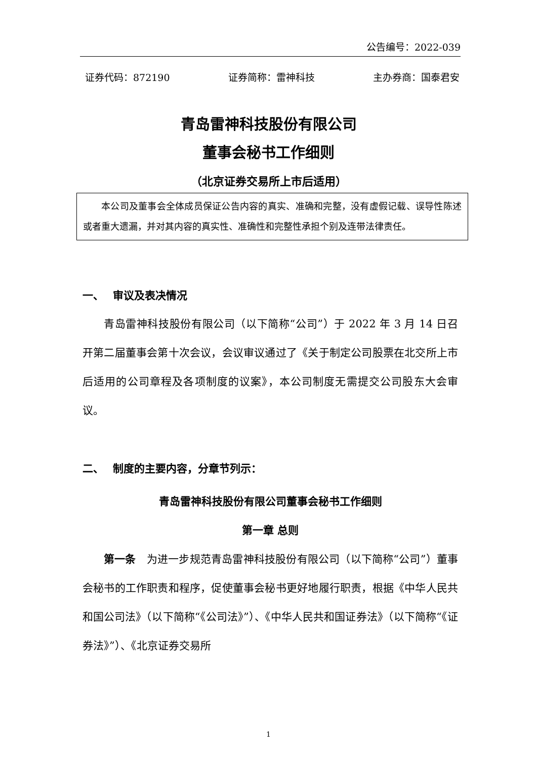公告编号：2022-039
证券代码：872190 证券简称：雷神科技 主办券商：国泰君安
青岛雷神科技股份有限公司
董事会秘书工作细则
（北京证券交易所上市后适用）
本公司及董事会全体成员保证公告内容的真实、准确和完整，没有虚假记载、误导性陈述或者重大遗漏，并对其内容的真实性、准确性和完整性承担个别及连带法律责任。
一、　 审议及表决情况
青岛雷神科技股份有限公司（以下简称“公司”）于 2022 年 3 月 14 日召开第二届董事会第十次会议，会议审议通过了《关于制定公司股票在北交所上市后适用的公司章程及各项制度的议案》，本公司制度无需提交公司股东大会审议。
二、　 制度的主要内容，分章节列示：
青岛雷神科技股份有限公司董事会秘书工作细则
第一章 总则
第一条　为进一步规范青岛雷神科技股份有限公司（以下简称“公司”）董事会秘书的工作职责和程序，促使董事会秘书更好地履行职责，根据《中华人民共和国公司法》（以下简称“《公司法》”）、《中华人民共和国证券法》（以下简称“《证券法》”）、《北京证券交易所
1